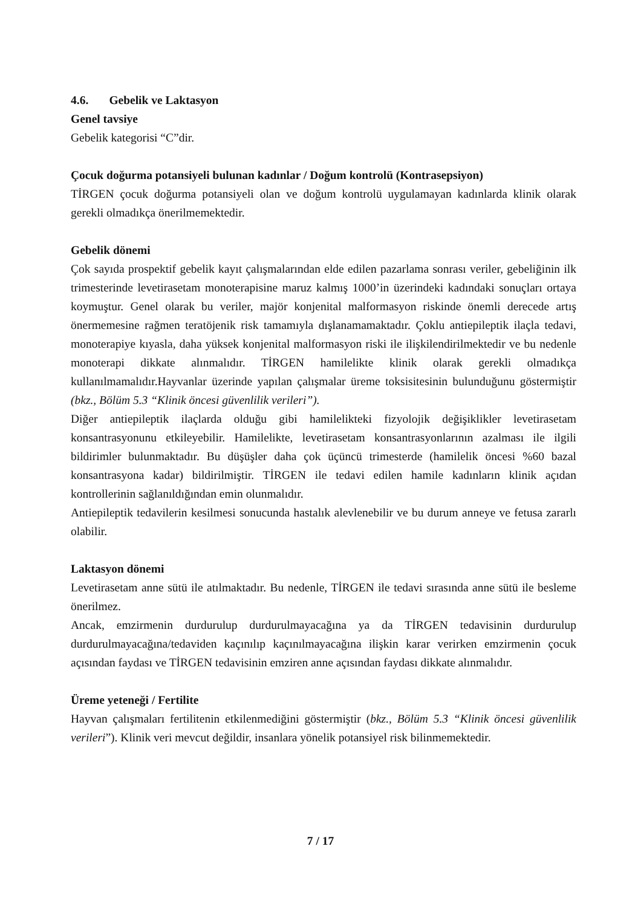4.6. Gebelik ve Laktasyon
Genel tavsiye
Gebelik kategorisi “C”dir.
Çocuk doğurma potansiyeli bulunan kadınlar / Doğum kontrolü (Kontrasepsiyon)
TİRGEN çocuk doğurma potansiyeli olan ve doğum kontrolü uygulamayan kadınlarda klinik olarak gerekli olmadıkça önerilmemektedir.
Gebelik dönemi
Çok sayıda prospektif gebelik kayıt çalışmalarından elde edilen pazarlama sonrası veriler, gebeliğinin ilk trimesterinde levetirasetam monoterapisine maruz kalmış 1000’in üzerindeki kadındaki sonuçları ortaya koymuştur. Genel olarak bu veriler, majör konjenital malformasyon riskinde önemli derecede artış önermemesine rağmen teratöjenik risk tamamıyla dışlanamamaktadır. Çoklu antiepileptik ilaçla tedavi, monoterapiye kıyasla, daha yüksek konjenital malformasyon riski ile ilişkilendirilmektedir ve bu nedenle monoterapi dikkate alınmalıdır. TİRGEN hamilelikte klinik olarak gerekli olmadıkça kullanılmamalıdır.Hayvanlar üzerinde yapılan çalışmalar üreme toksisitesinin bulunduğunu göstermiştir (bkz., Bölüm 5.3 “Klinik öncesi güvenlilik verileri”).
Diğer antiepileptik ilaçlarda olduğu gibi hamilelikteki fizyolojik değişiklikler levetirasetam konsantrasyonunu etkileyebilir. Hamilelikte, levetirasetam konsantrasyonlarının azalması ile ilgili bildirimler bulunmaktadır. Bu düşüşler daha çok üçüncü trimesterde (hamilelik öncesi %60 bazal konsantrasyona kadar) bildirilmiştir. TİRGEN ile tedavi edilen hamile kadınların klinik açıdan kontrollerinin sağlanıldığından emin olunmalıdır.
Antiepileptik tedavilerin kesilmesi sonucunda hastalık alevlenebilir ve bu durum anneye ve fetusa zararlı olabilir.
Laktasyon dönemi
Levetirasetam anne sütü ile atılmaktadır. Bu nedenle, TİRGEN ile tedavi sırasında anne sütü ile besleme önerilmez.
Ancak, emzirmenin durdurulup durdurulmayacağına ya da TİRGEN tedavisinin durdurulup durdurulmayacağına/tedaviden kaçınılıp kaçınılmayacağına ilişkin karar verirken emzirmenin çocuk açısından faydası ve TİRGEN tedavisinin emziren anne açısından faydası dikkate alınmalıdır.
Üreme yeteneği / Fertilite
Hayvan çalışmaları fertilitenin etkilenmediğini göstermiştir (bkz., Bölüm 5.3 “Klinik öncesi güvenlilik verileri”). Klinik veri mevcut değildir, insanlara yönelik potansiyel risk bilinmemektedir.
7 / 17